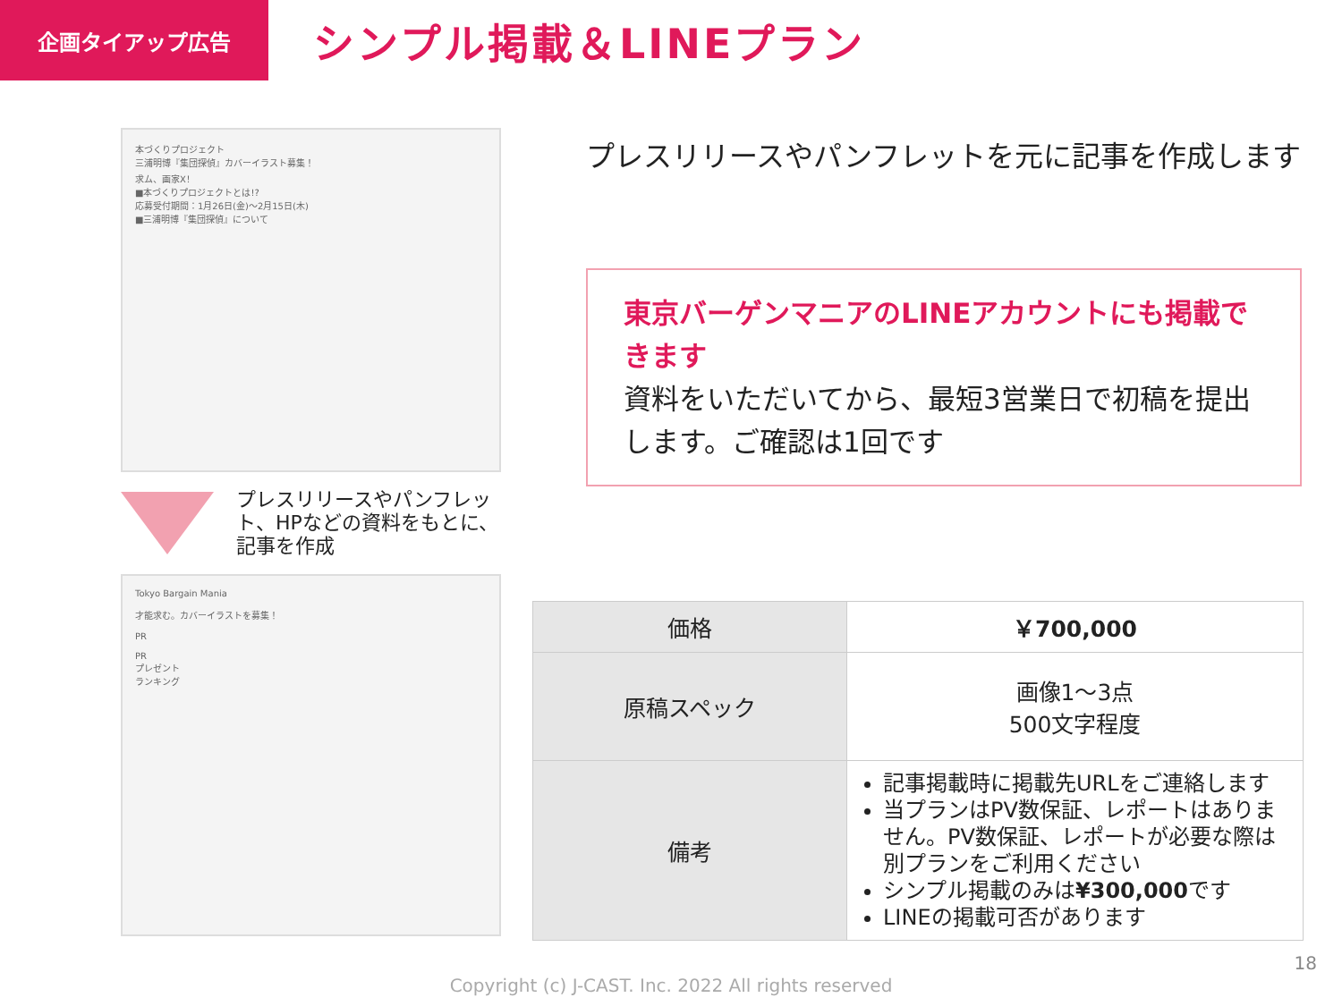企画タイアップ広告
シンプル掲載＆LINEプラン
本づくりプロジェクト
三浦明博『集団探偵』カバーイラスト募集！
求ム、画家X！
■本づくりプロジェクトとは!?
応募受付期間：1月26日(金)〜2月15日(木)
■三浦明博『集団探偵』について
プレスリリースやパンフレット、HPなどの資料をもとに、記事を作成
Tokyo Bargain Mania
才能求む。カバーイラストを募集！
PR
PR
プレゼント
ランキング
プレスリリースやパンフレットを元に記事を作成します
東京バーゲンマニアのLINEアカウントにも掲載できます
資料をいただいてから、最短3営業日で初稿を提出します。ご確認は1回です
| 価格 | ￥700,000 |
| 原稿スペック | 画像1〜3点 500文字程度 |
| 備考 | 記事掲載時に掲載先URLをご連絡します 当プランはPV数保証、レポートはありません。PV数保証、レポートが必要な際は別プランをご利用ください シンプル掲載のみは ¥300,000 です LINEの掲載可否があります |
18
Copyright (c) J-CAST. Inc. 2022 All rights reserved